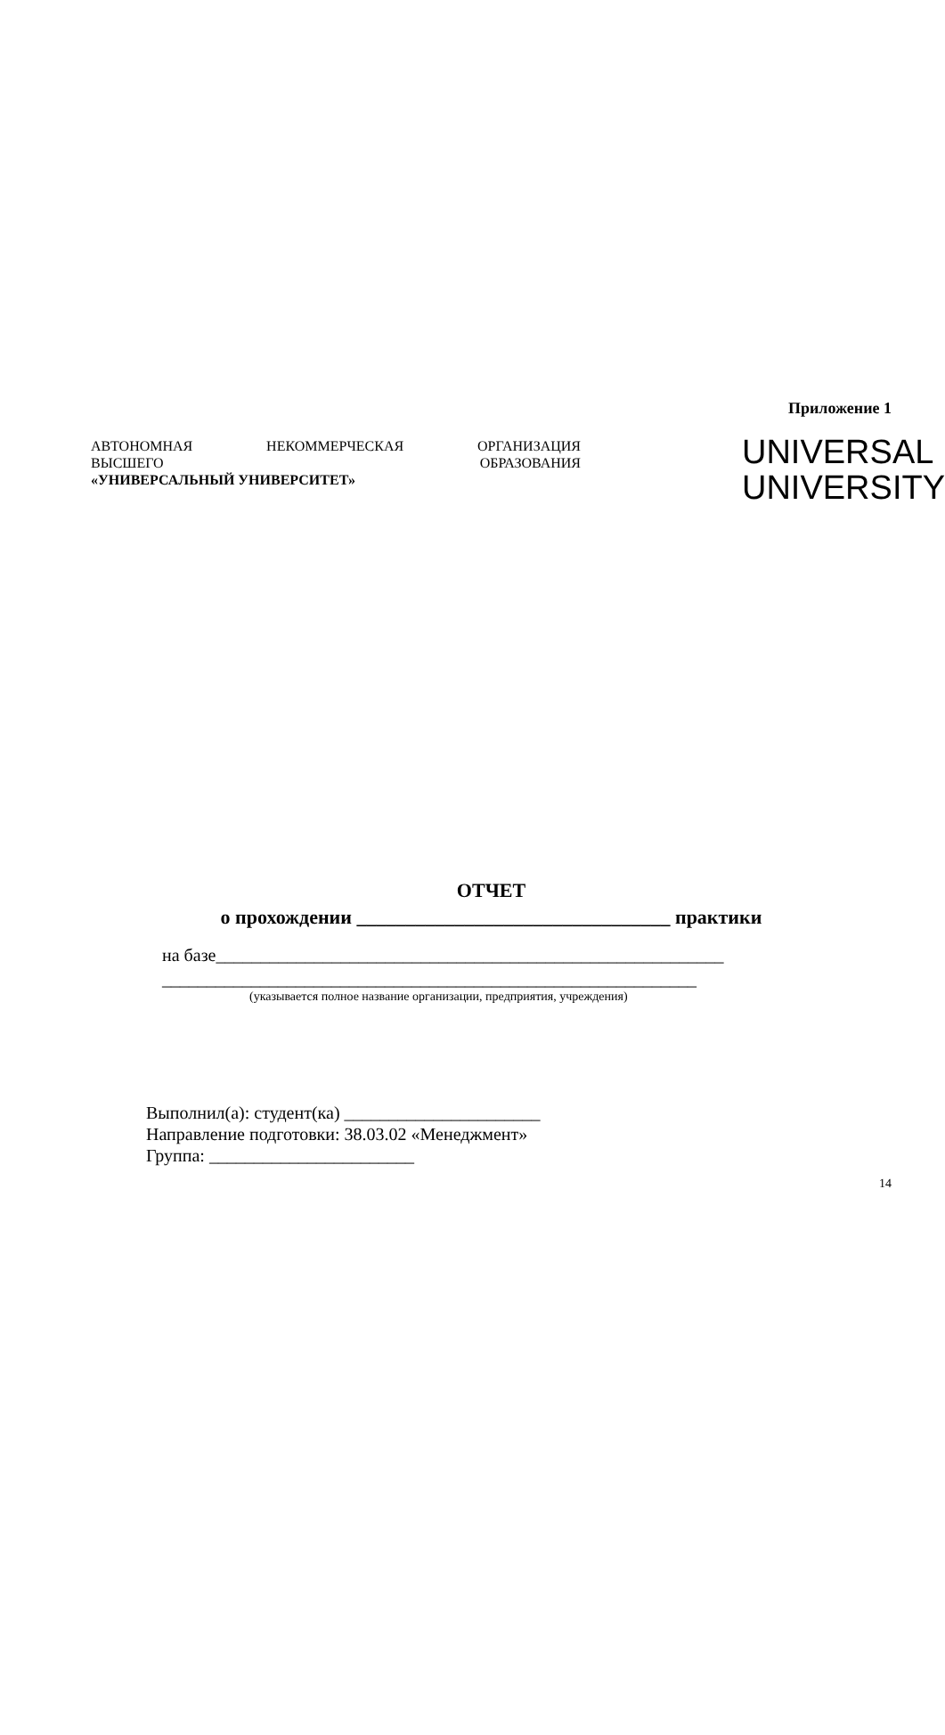Приложение 1
АВТОНОМНАЯ НЕКОММЕРЧЕСКАЯ ОРГАНИЗАЦИЯ
ВЫСШЕГО ОБРАЗОВАНИЯ
«УНИВЕРСАЛЬНЫЙ УНИВЕРСИТЕТ»
UNIVERSAL
UNIVERSITY
ОТЧЕТ
о прохождении ________________________________ практики
на базе_________________________________________________________
____________________________________________________________
(указывается полное название организации, предприятия, учреждения)
Выполнил(а): студент(ка) ______________________
Направление подготовки: 38.03.02 «Менеджмент»
Группа: _______________________
14